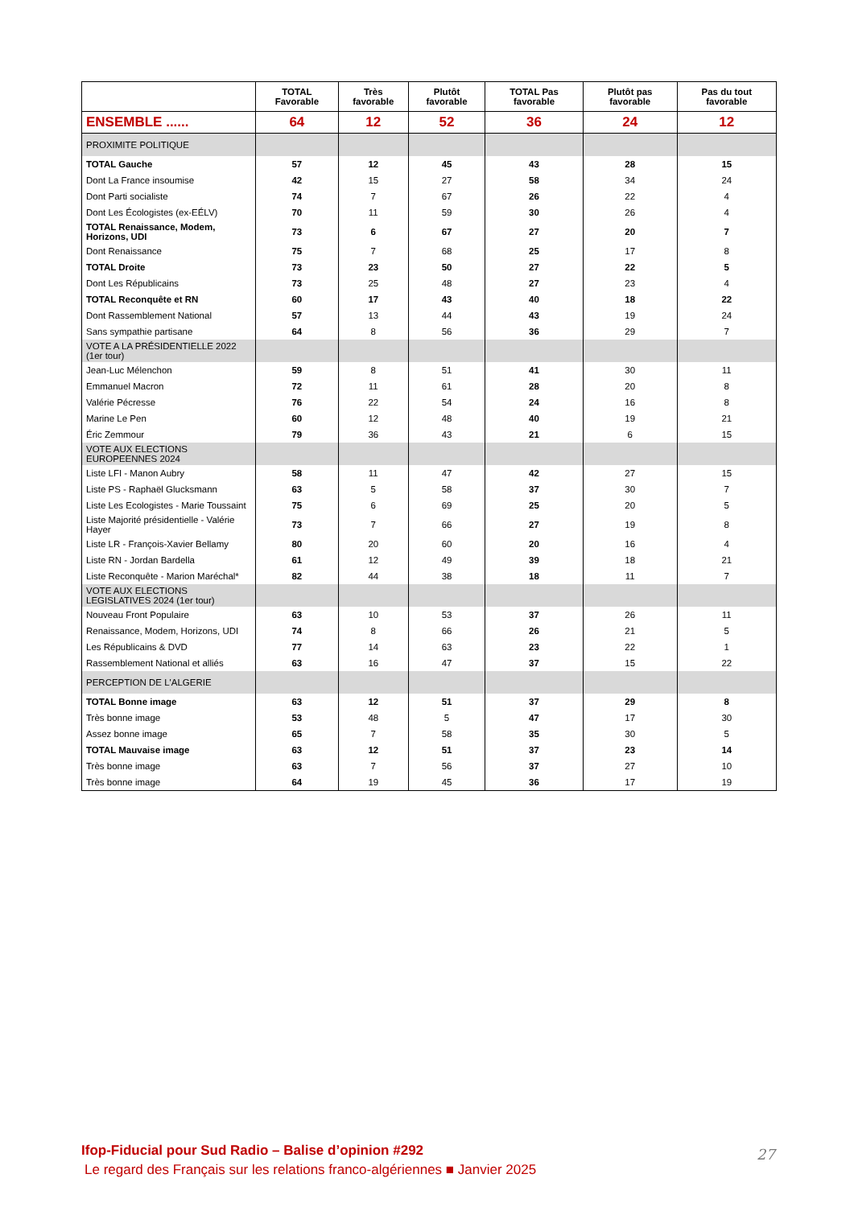| | TOTAL Favorable | Très favorable | Plutôt favorable | TOTAL Pas favorable | Plutôt pas favorable | Pas du tout favorable |
| --- | --- | --- | --- | --- | --- | --- |
| ENSEMBLE ...... | 64 | 12 | 52 | 36 | 24 | 12 |
| PROXIMITE POLITIQUE | | | | | | |
| TOTAL Gauche | 57 | 12 | 45 | 43 | 28 | 15 |
| Dont La France insoumise | 42 | 15 | 27 | 58 | 34 | 24 |
| Dont Parti socialiste | 74 | 7 | 67 | 26 | 22 | 4 |
| Dont Les Écologistes (ex-EÉLV) | 70 | 11 | 59 | 30 | 26 | 4 |
| TOTAL Renaissance, Modem, Horizons, UDI | 73 | 6 | 67 | 27 | 20 | 7 |
| Dont Renaissance | 75 | 7 | 68 | 25 | 17 | 8 |
| TOTAL Droite | 73 | 23 | 50 | 27 | 22 | 5 |
| Dont Les Républicains | 73 | 25 | 48 | 27 | 23 | 4 |
| TOTAL Reconquête et RN | 60 | 17 | 43 | 40 | 18 | 22 |
| Dont Rassemblement National | 57 | 13 | 44 | 43 | 19 | 24 |
| Sans sympathie partisane | 64 | 8 | 56 | 36 | 29 | 7 |
| VOTE A LA PRÉSIDENTIELLE 2022 (1er tour) | | | | | | |
| Jean-Luc Mélenchon | 59 | 8 | 51 | 41 | 30 | 11 |
| Emmanuel Macron | 72 | 11 | 61 | 28 | 20 | 8 |
| Valérie Pécresse | 76 | 22 | 54 | 24 | 16 | 8 |
| Marine Le Pen | 60 | 12 | 48 | 40 | 19 | 21 |
| Éric Zemmour | 79 | 36 | 43 | 21 | 6 | 15 |
| VOTE AUX ELECTIONS EUROPEENNES 2024 | | | | | | |
| Liste LFI - Manon Aubry | 58 | 11 | 47 | 42 | 27 | 15 |
| Liste PS - Raphaël Glucksmann | 63 | 5 | 58 | 37 | 30 | 7 |
| Liste Les Ecologistes - Marie Toussaint | 75 | 6 | 69 | 25 | 20 | 5 |
| Liste Majorité présidentielle - Valérie Hayer | 73 | 7 | 66 | 27 | 19 | 8 |
| Liste LR - François-Xavier Bellamy | 80 | 20 | 60 | 20 | 16 | 4 |
| Liste RN - Jordan Bardella | 61 | 12 | 49 | 39 | 18 | 21 |
| Liste Reconquête - Marion Maréchal* | 82 | 44 | 38 | 18 | 11 | 7 |
| VOTE AUX ELECTIONS LEGISLATIVES 2024 (1er tour) | | | | | | |
| Nouveau Front Populaire | 63 | 10 | 53 | 37 | 26 | 11 |
| Renaissance, Modem, Horizons, UDI | 74 | 8 | 66 | 26 | 21 | 5 |
| Les Républicains & DVD | 77 | 14 | 63 | 23 | 22 | 1 |
| Rassemblement National et alliés | 63 | 16 | 47 | 37 | 15 | 22 |
| PERCEPTION DE L'ALGERIE | | | | | | |
| TOTAL Bonne image | 63 | 12 | 51 | 37 | 29 | 8 |
| Très bonne image | 53 | 48 | 5 | 47 | 17 | 30 |
| Assez bonne image | 65 | 7 | 58 | 35 | 30 | 5 |
| TOTAL Mauvaise image | 63 | 12 | 51 | 37 | 23 | 14 |
| Très bonne image | 63 | 7 | 56 | 37 | 27 | 10 |
| Très bonne image | 64 | 19 | 45 | 36 | 17 | 19 |
Ifop-Fiducial pour Sud Radio – Balise d’opinion #292
Le regard des Français sur les relations franco-algériennes ■ Janvier 2025
27